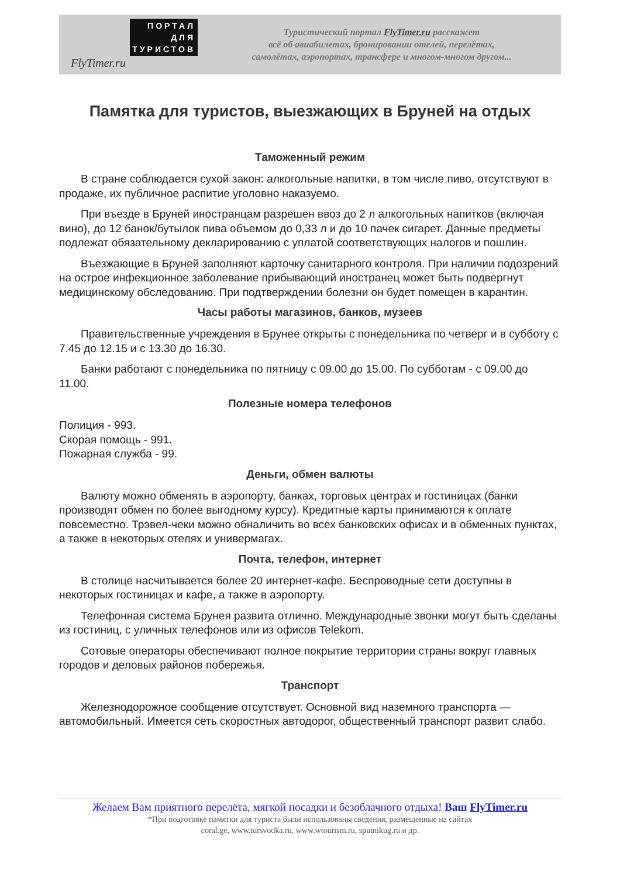ПОРТАЛ
ДЛЯ
ТУРИСТОВ
FlyTimer.ru
Туристический портал FlyTimer.ru расскажет
всё об авиабилетах, бронировании отелей, перелётах,
самолётах, аэропортах, трансфере и многом-многом другом...
Памятка для туристов, выезжающих в Бруней на отдых
Таможенный режим
В стране соблюдается сухой закон: алкогольные напитки, в том числе пиво, отсутствуют в продаже, их публичное распитие уголовно наказуемо.
При въезде в Бруней иностранцам разрешен ввоз до 2 л алкогольных напитков (включая вино), до 12 банок/бутылок пива объемом до 0,33 л и до 10 пачек сигарет. Данные предметы подлежат обязательному декларированию с уплатой соответствующих налогов и пошлин.
Въезжающие в Бруней заполняют карточку санитарного контроля. При наличии подозрений на острое инфекционное заболевание прибывающий иностранец может быть подвергнут медицинскому обследованию. При подтверждении болезни он будет помещен в карантин.
Часы работы магазинов, банков, музеев
Правительственные учреждения в Брунее открыты с понедельника по четверг и в субботу с 7.45 до 12.15 и с 13.30 до 16.30.
Банки работают с понедельника по пятницу с 09.00 до 15.00. По субботам - с 09.00 до 11.00.
Полезные номера телефонов
Полиция - 993.
Скорая помощь - 991.
Пожарная служба - 99.
Деньги, обмен валюты
Валюту можно обменять в аэропорту, банках, торговых центрах и гостиницах (банки производят обмен по более выгодному курсу). Кредитные карты принимаются к оплате повсеместно. Трэвел-чеки можно обналичить во всех банковских офисах и в обменных пунктах, а также в некоторых отелях и универмагах.
Почта, телефон, интернет
В столице насчитывается более 20 интернет-кафе. Беспроводные сети доступны в некоторых гостиницах и кафе, а также в аэропорту.
Телефонная система Брунея развита отлично. Международные звонки могут быть сделаны из гостиниц, с уличных телефонов или из офисов Telekom.
Сотовые операторы обеспечивают полное покрытие территории страны вокруг главных городов и деловых районов побережья.
Транспорт
Железнодорожное сообщение отсутствует. Основной вид наземного транспорта — автомобильный. Имеется сеть скоростных автодорог, общественный транспорт развит слабо.
Желаем Вам приятного перелёта, мягкой посадки и безоблачного отдыха! Ваш FlyTimer.ru
*При подготовке памятки для туриста были использованы сведения, размещенные на сайтах
coral.ge, www.tursvodka.ru, www.wtourism.ru, sputnikug.ru и др.